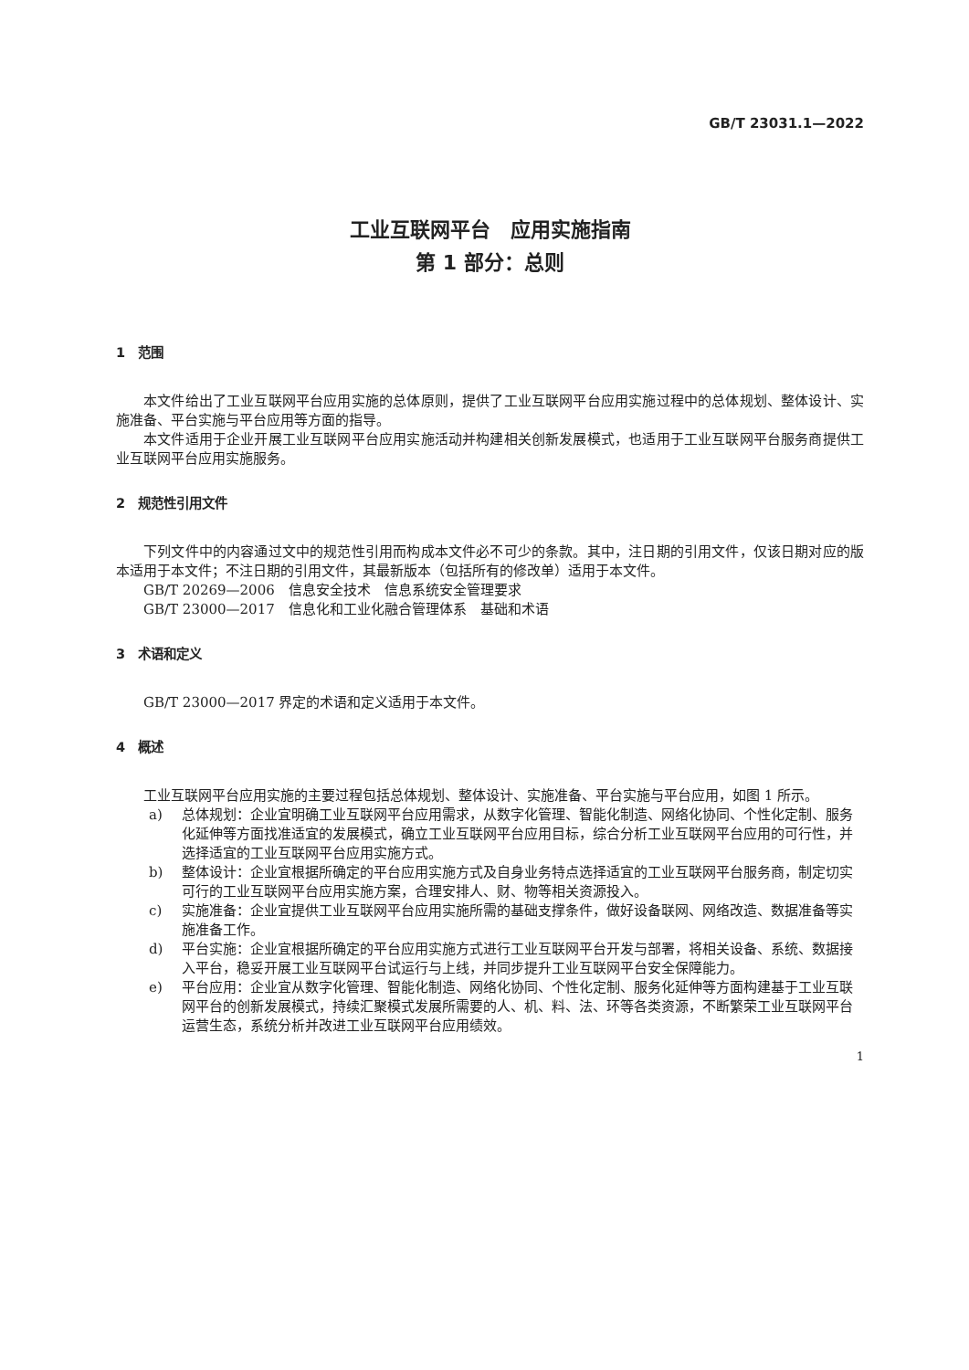GB/T 23031.1—2022
工业互联网平台　应用实施指南
第 1 部分：总则
1　范围
本文件给出了工业互联网平台应用实施的总体原则，提供了工业互联网平台应用实施过程中的总体规划、整体设计、实施准备、平台实施与平台应用等方面的指导。
本文件适用于企业开展工业互联网平台应用实施活动并构建相关创新发展模式，也适用于工业互联网平台服务商提供工业互联网平台应用实施服务。
2　规范性引用文件
下列文件中的内容通过文中的规范性引用而构成本文件必不可少的条款。其中，注日期的引用文件，仅该日期对应的版本适用于本文件；不注日期的引用文件，其最新版本（包括所有的修改单）适用于本文件。
GB/T 20269—2006　信息安全技术　信息系统安全管理要求
GB/T 23000—2017　信息化和工业化融合管理体系　基础和术语
3　术语和定义
GB/T 23000—2017 界定的术语和定义适用于本文件。
4　概述
工业互联网平台应用实施的主要过程包括总体规划、整体设计、实施准备、平台实施与平台应用，如图 1 所示。
a) 总体规划：企业宜明确工业互联网平台应用需求，从数字化管理、智能化制造、网络化协同、个性化定制、服务化延伸等方面找准适宜的发展模式，确立工业互联网平台应用目标，综合分析工业互联网平台应用的可行性，并选择适宜的工业互联网平台应用实施方式。
b) 整体设计：企业宜根据所确定的平台应用实施方式及自身业务特点选择适宜的工业互联网平台服务商，制定切实可行的工业互联网平台应用实施方案，合理安排人、财、物等相关资源投入。
c) 实施准备：企业宜提供工业互联网平台应用实施所需的基础支撑条件，做好设备联网、网络改造、数据准备等实施准备工作。
d) 平台实施：企业宜根据所确定的平台应用实施方式进行工业互联网平台开发与部署，将相关设备、系统、数据接入平台，稳妥开展工业互联网平台试运行与上线，并同步提升工业互联网平台安全保障能力。
e) 平台应用：企业宜从数字化管理、智能化制造、网络化协同、个性化定制、服务化延伸等方面构建基于工业互联网平台的创新发展模式，持续汇聚模式发展所需要的人、机、料、法、环等各类资源，不断繁荣工业互联网平台运营生态，系统分析并改进工业互联网平台应用绩效。
1